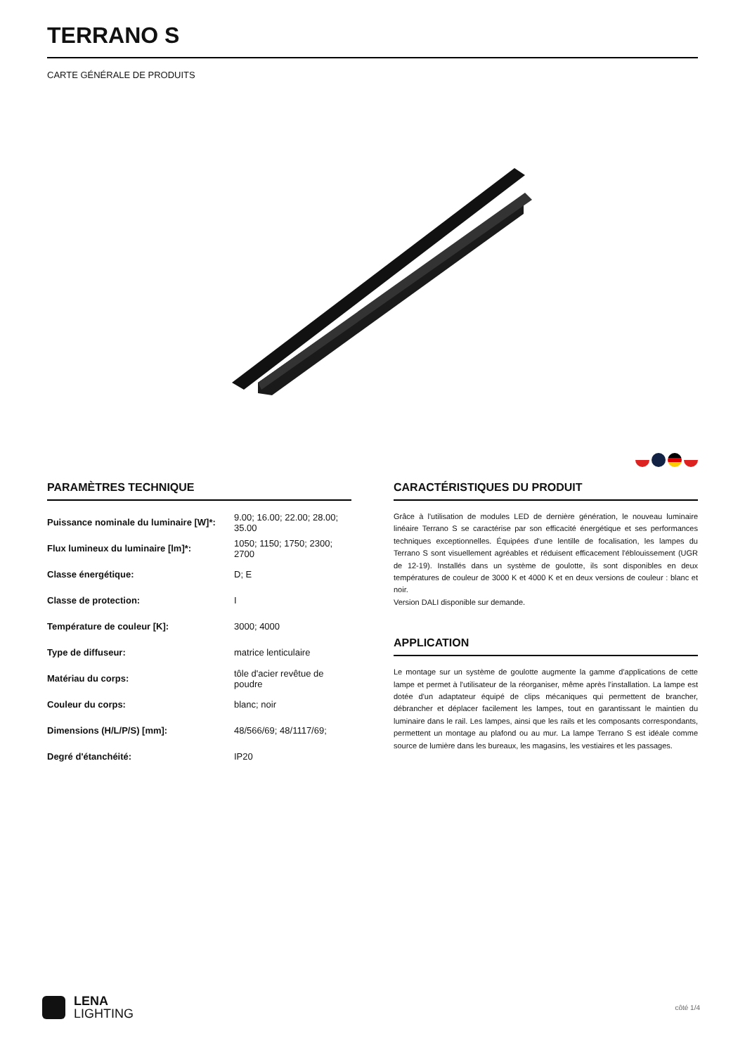TERRANO S
CARTE GÉNÉRALE DE PRODUITS
PARAMÈTRES TECHNIQUE
| Puissance nominale du luminaire [W]*: | 9.00; 16.00; 22.00; 28.00; 35.00 |
| Flux lumineux du luminaire [lm]*: | 1050; 1150; 1750; 2300; 2700 |
| Classe énergétique: | D; E |
| Classe de protection: | I |
| Température de couleur [K]: | 3000; 4000 |
| Type de diffuseur: | matrice lenticulaire |
| Matériau du corps: | tôle d'acier revêtue de poudre |
| Couleur du corps: | blanc; noir |
| Dimensions (H/L/P/S) [mm]: | 48/566/69; 48/1117/69; |
| Degré d'étanchéité: | IP20 |
CARACTÉRISTIQUES DU PRODUIT
Grâce à l'utilisation de modules LED de dernière génération, le nouveau luminaire linéaire Terrano S se caractérise par son efficacité énergétique et ses performances techniques exceptionnelles. Équipées d'une lentille de focalisation, les lampes du Terrano S sont visuellement agréables et réduisent efficacement l'éblouissement (UGR de 12-19). Installés dans un système de goulotte, ils sont disponibles en deux températures de couleur de 3000 K et 4000 K et en deux versions de couleur : blanc et noir.
Version DALI disponible sur demande.
APPLICATION
Le montage sur un système de goulotte augmente la gamme d'applications de cette lampe et permet à l'utilisateur de la réorganiser, même après l'installation. La lampe est dotée d'un adaptateur équipé de clips mécaniques qui permettent de brancher, débrancher et déplacer facilement les lampes, tout en garantissant le maintien du luminaire dans le rail. Les lampes, ainsi que les rails et les composants correspondants, permettent un montage au plafond ou au mur. La lampe Terrano S est idéale comme source de lumière dans les bureaux, les magasins, les vestiaires et les passages.
LENA
LIGHTING
côté 1/4